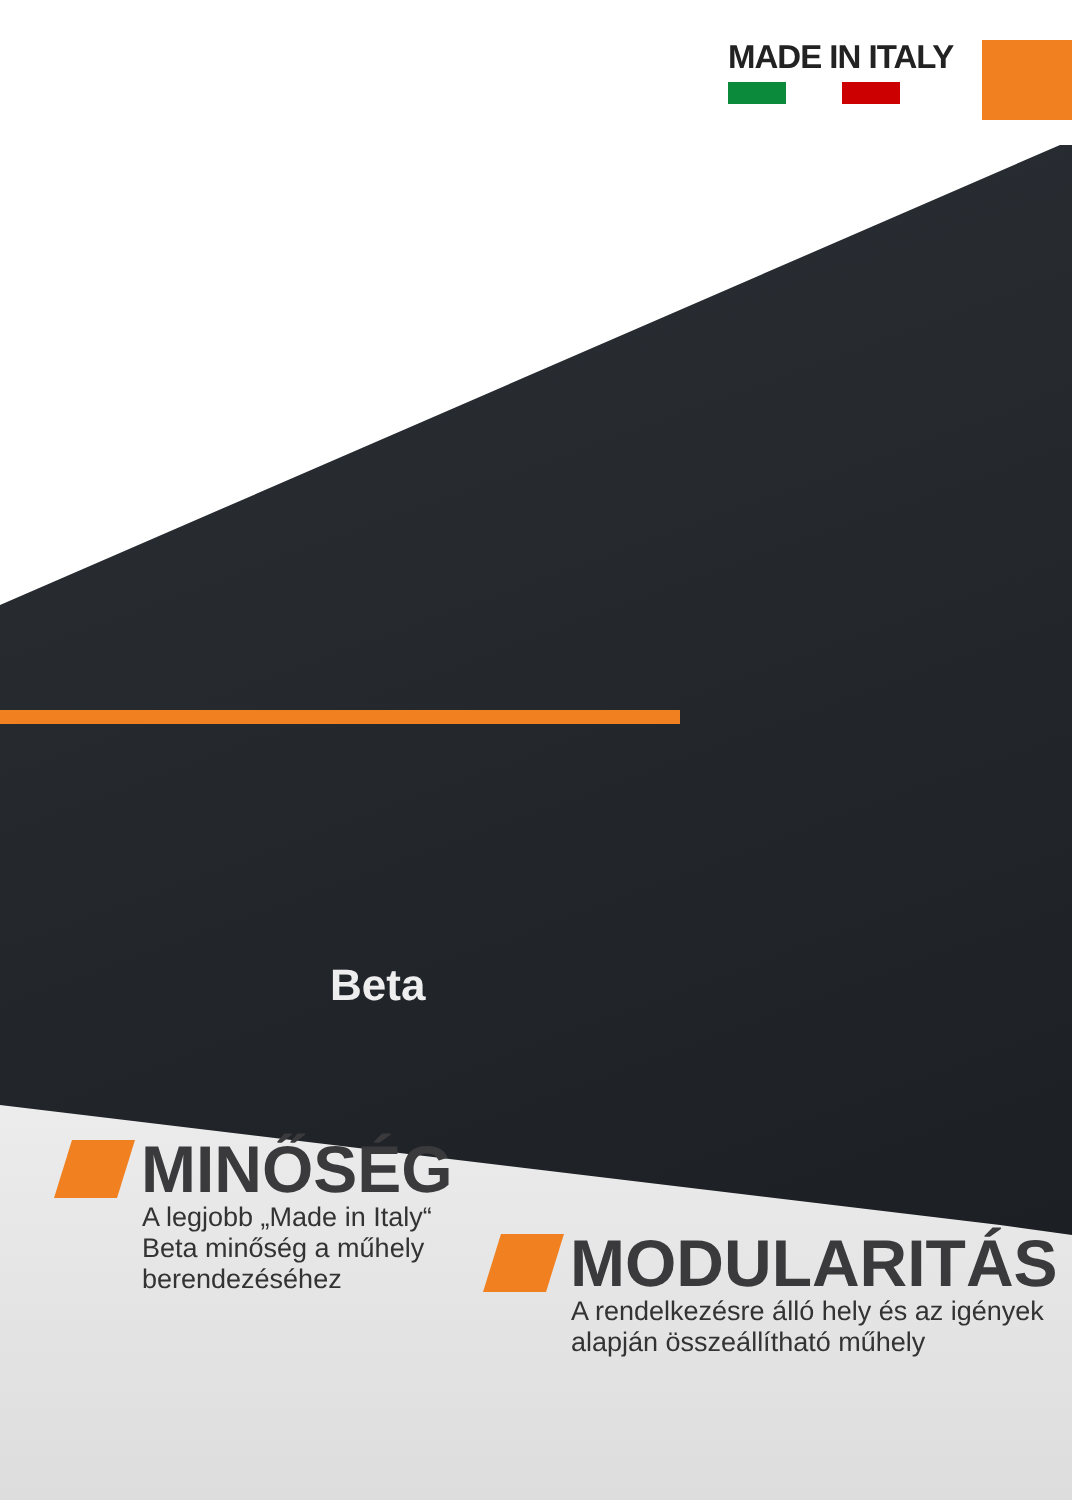MADE IN ITALY
Beta
MINŐSÉG
A legjobb „Made in Italy“
Beta minőség a műhely
berendezéséhez
MODULARITÁS
A rendelkezésre álló hely és az igények
alapján összeállítható műhely